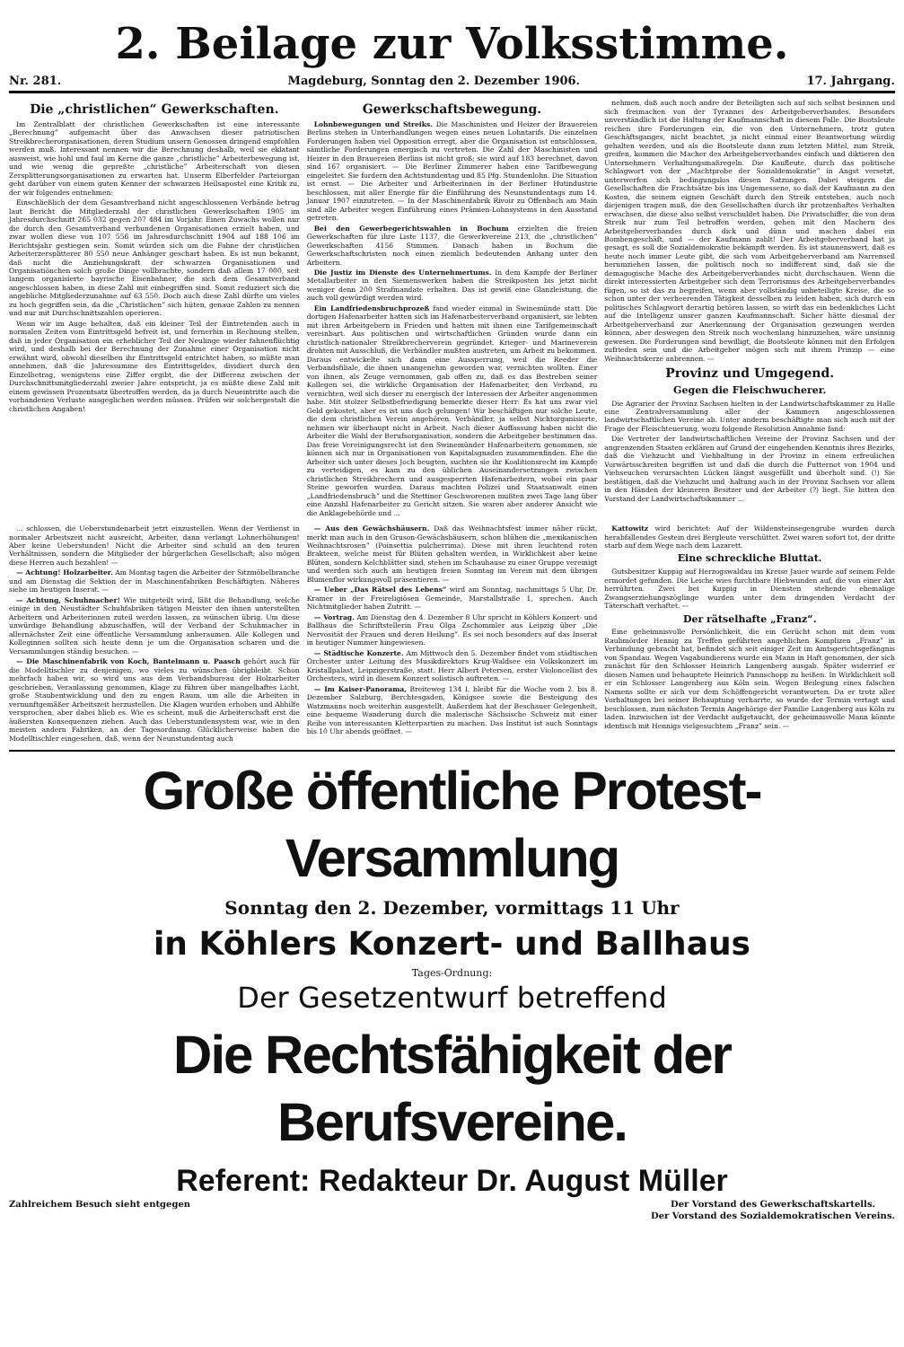2. Beilage zur Volksstimme.
Nr. 281. Magdeburg, Sonntag den 2. Dezember 1906. 17. Jahrgang.
Die „christlichen“ Gewerkschaften.
Im Zentralblatt der christlichen Gewerkschaften ist eine interessante „Berechnung“ aufgemacht über das Anwachsen dieser patriotischen Streikbrecherorganisationen, deren Studium unsern Genossen dringend empfohlen werden muß. Interessant nennen wir die Berechnung deshalb, weil sie eklatant ausweist, wie hohl und faul im Kerne die ganze „christliche“ Arbeiterbewegung ist, und wie wenig die gepreßte „christliche“ Arbeiterschaft von diesen Zersplitterungsorganisationen zu erwarten hat. Unserm Elberfelder Parteiorgan geht darüber von einem guten Kenner der schwarzen Heilsapostel eine Kritik zu, der wir folgendes entnehmen:
Einschließlich der dem Gesamtverband nicht angeschlossenen Verbände betrug laut Bericht die Mitgliederzahl der christlichen Gewerkschaften 1905 im Jahresdurchschnitt 265 032 gegen 207 484 im Vorjahr. Einen Zuwachs wollen nur die durch den Gesamtverband verbundenen Organisationen erzielt haben, und zwar wollen diese von 107 556 im Jahresdurchschnitt 1904 auf 188 106 im Berichtsjahr gestiegen sein. Somit würden sich um die Fahne der christlichen Arbeiterzersplitterer 80 550 neue Anhänger geschart haben. Es ist nun bekannt, daß nicht die Anziehungskraft der schwarzen Organisationen und Organisatiönchen solch große Dinge vollbrachte, sondern daß allein 17 000, seit langem organisierte bayrische Eisenbahner, die sich dem Gesamtverband angeschlossen haben, in diese Zahl mit einbegriffen sind. Somit reduziert sich die angebliche Mitgliederzunahme auf 63 550. Doch auch diese Zahl dürfte um vieles zu hoch gegriffen sein, da die „Christlichen“ sich hüten, genaue Zahlen zu nennen und nur mit Durchschnittszahlen operieren.
Wenn wir im Auge behalten, daß ein kleiner Teil der Eintretenden auch in normalen Zeiten vom Eintrittsgeld befreit ist, und fernerhin in Rechnung stellen, daß in jeder Organisation ein erheblicher Teil der Neulinge wieder fahnenflüchtig wird, und deshalb bei der Berechnung der Zunahme einer Organisation nicht erwähnt wird, obwohl dieselben ihr Eintrittsgeld entrichtet haben, so müßte man annehmen, daß die Jahressumme des Eintrittsgeldes, dividiert durch den Einzelbetrag, wenigstens eine Ziffer ergibt, die der Differenz zwischen der Durchschnittsmitgliederzahl zweier Jahre entspricht, ja es müßte diese Zahl mit einem gewissen Prozentsatz übertroffen werden, da ja durch Neueintritte auch die vorhandenen Verluste ausgeglichen werden müssen. Prüfen wir solchergestalt die christlichen Angaben!
Gewerkschaftsbewegung.
Lohnbewegungen und Streiks. Die Maschinisten und Heizer der Brauereien Berlins stehen in Unterhandlungen wegen eines neuen Lohntarifs. Die einzelnen Forderungen haben viel Opposition erregt, aber die Organisation ist entschlossen, sämtliche Forderungen energisch zu vertreten. Die Zahl der Maschinisten und Heizer in den Brauereien Berlins ist nicht groß; sie wird auf 183 berechnet, davon sind 167 organisiert. — Die Berliner Zimmerer haben eine Tarifbewegung eingeleitet. Sie fordern den Achtstundentag und 85 Pfg. Stundenlohn. Die Situation ist ernst. — Die Arbeiter und Arbeiterinnen in der Berliner Hutindustrie beschlossen, mit aller Energie für die Einführung des Neunstundentags zum 14. Januar 1907 einzutreten. — In der Maschinenfabrik Rivoir zu Offenbach am Main sind alle Arbeiter wegen Einführung eines Prämien-Lohnsystems in den Ausstand getreten.
Bei den Gewerbegerichtswahlen in Bochum erzielten die freien Gewerkschaften für ihre Liste 1137, die Gewerkvereine 213, die „christlichen“ Gewerkschaften 4156 Stimmen. Danach haben in Bochum die Gewerkschaftschristen noch einen ziemlich bedeutenden Anhang unter den Arbeitern.
Die Justiz im Dienste des Unternehmertums. In dem Kampfe der Berliner Metallarbeiter in den Siemenswerken haben die Streikposten bis jetzt nicht weniger denn 200 Strafmandate erhalten. Das ist gewiß eine Glanzleistung, die auch voll gewürdigt werden wird.
Ein Landfriedensbruchprozeß fand wieder einmal in Swinemünde statt. Die dortigen Hafenarbeiter hatten sich im Hafenarbeiterverband organisiert, sie lebten mit ihren Arbeitgebern in Frieden und hatten mit ihnen eine Tarifgemeinschaft vereinbart. Aus politischen und wirtschaftlichen Gründen wurde dann ein christlich-nationaler Streikbrecherverein gegründet. Krieger- und Marineverein drohten mit Ausschluß, die Verbändler mußten austreten, um Arbeit zu bekommen. Daraus entwickelte sich dann eine Aussperrung, weil die Reeder die Verbandsfiliale, die ihnen unangenehm geworden war, vernichten wollten. Einer von ihnen, als Zeuge vernommen, gab offen zu, daß es das Bestreben seiner Kollegen sei, die wirkliche Organisation der Hafenarbeiter, den Verband, zu vernichten, weil sich dieser zu energisch der Interessen der Arbeiter angenommen habe. Mit stolzer Selbstbefriedigung bemerkte dieser Herr: Es hat uns zwar viel Geld gekostet, aber es ist uns doch gelungen! Wir beschäftigen nur solche Leute, die dem christlichen Verein angehören. Verbändler, ja selbst Nichtorganisierte, nehmen wir überhaupt nicht in Arbeit. Nach dieser Auffassung haben nicht die Arbeiter die Wahl der Berufsorganisation, sondern die Arbeitgeber bestimmen das. Das freie Vereinigungsrecht ist den Swinemünder Hafenarbeitern genommen, sie können sich nur in Organisationen von Kapitalsgnaden zusammenfinden. Ehe die Arbeiter sich unter dieses Joch beugten, suchten sie ihr Koalitionsrecht im Kampfe zu verteidigen, es kam zu den üblichen Auseinandersetzungen zwischen christlichen Streikbrechern und ausgesperrten Hafenarbeitern, wobei ein paar Steine geworfen wurden. Daraus machten Polizei und Staatsanwalt einen „Landfriedensbruch“ und die Stettiner Geschworenen mußten zwei Tage lang über eine Anzahl Hafenarbeiter zu Gericht sitzen. Sie waren aber anderer Ansicht wie die Anklagebehörde und ...
nehmen, daß auch noch andre der Beteiligten sich auf sich selbst besinnen und sich freimachen von der Tyrannei des Arbeitgeberverbandes. Besonders unverständlich ist die Haltung der Kaufmannschaft in diesem Falle. Die Bootsleute reichen ihre Forderungen ein, die von den Unternehmern, trotz guten Geschäftsganges, nicht beachtet, ja nicht einmal einer Beantwortung würdig gehalten werden, und als die Bootsleute dann zum letzten Mittel, zum Streik, greifen, kommen die Macher des Arbeitgeberverbandes einfach und diktieren den Unternehmern Verhaltungsmaßregeln. Die Kaufleute, durch das politische Schlagwort von der „Machtprobe der Sozialdemokratie“ in Angst versetzt, unterwerfen sich bedingungslos diesen Satzungen. Dabei steigern die Gesellschaften die Frachtsätze bis ins Ungemessene, so daß der Kaufmann zu den Kosten, die seinem eignen Geschäft durch den Streik entstehen, auch noch diejenigen tragen muß, die den Gesellschaften durch ihr protzenhaftes Verhalten erwachsen, die diese also selbst verschuldet haben. Die Privatschiffer, die von dem Streik nur zum Teil betroffen werden, gehen mit den Machern des Arbeitgeberverbandes durch dick und dünn und machen dabei ein Bombengeschäft, und — der Kaufmann zahlt! Der Arbeitgeberverband hat ja gesagt, es soll die Sozialdemokratie bekämpft werden. Es ist staunenswert, daß es heute noch immer Leute gibt, die sich vom Arbeitgeberverband am Narrenseil herumziehen lassen, die politisch noch so indifferent sind, daß sie die demagogische Mache des Arbeitgeberverbandes nicht durchschauen. Wenn die direkt interessierten Arbeitgeber sich dem Terrorismus des Arbeitgeberverbandes fügen, so ist das zu begreifen, wenn aber vollständig unbeteiligte Kreise, die so schon unter der verheerenden Tätigkeit desselben zu leiden haben, sich durch ein politisches Schlagwort derartig betören lassen, so wirft das ein bedenkliches Licht auf die Intelligenz unsrer ganzen Kaufmannschaft. Sicher hätte diesmal der Arbeitgeberverband zur Anerkennung der Organisation gezwungen werden können, aber deswegen den Streik noch wochenlang hinzuziehen, wäre unsinnig gewesen. Die Forderungen sind bewilligt, die Bootsleute können mit den Erfolgen zufrieden sein und die Arbeitgeber mögen sich mit ihrem Prinzip — eine Weihnachtskerze anbrennen. —
Provinz und Umgegend.
Gegen die Fleischwucherer.
Die Agrarier der Provinz Sachsen hielten in der Landwirtschaftskammer zu Halle eine Zentralversammlung aller der Kammern angeschlossenen landwirtschaftlichen Vereine ab. Unter anderm beschäftigte man sich auch mit der Frage der Fleischteuerung, wozu folgende Resolution Annahme fand:
Die Vertreter der landwirtschaftlichen Vereine der Provinz Sachsen und der angrenzenden Staaten erklären auf Grund der eingehenden Kenntnis ihres Bezirks, daß die Viehzucht und Viehhaltung in der Provinz in einem erfreulichen Vorwärtsschreiten begriffen ist und daß die durch die Futternot von 1904 und Viehseuchen verursachten Lücken längst ausgefüllt und überholt sind. (!) Sie bestätigen, daß die Viehzucht und -haltung auch in der Provinz Sachsen vor allem in den Händen der kleineren Besitzer und der Arbeiter (?) liegt. Sie bitten den Vorstand der Landwirtschaftskammer ...
... schlossen, die Ueberstundenarbeit jetzt einzustellen. Wenn der Verdienst in normaler Arbeitszeit nicht ausreicht, Arbeiter, dann verlangt Lohnerhöhungen! Aber keine Ueberstunden! Nicht die Arbeiter sind schuld an den teuren Verhältnissen, sondern die Mitglieder der bürgerlichen Gesellschaft; also mögen diese Herren auch bezahlen! —
— Achtung! Holzarbeiter. Am Montag tagen die Arbeiter der Sitzmöbelbranche und am Dienstag die Sektion der in Maschinenfabriken Beschäftigten. Näheres siehe im heutigen Inserat. —
— Achtung, Schuhmacher! Wie mitgeteilt wird, läßt die Behandlung, welche einige in den Neustädter Schuhfabriken tätigen Meister den ihnen unterstellten Arbeitern und Arbeiterinnen zuteil werden lassen, zu wünschen übrig. Um diese unwürdige Behandlung abzuschaffen, will der Verband der Schuhmacher in allernächster Zeit eine öffentliche Versammlung anberaumen. Alle Kollegen und Kolleginnen sollten sich heute denn je um die Organisation scharen und die Versammlungen ständig besuchen. —
— Die Maschinenfabrik von Koch, Bantelmann u. Paasch gehört auch für die Modelltischler zu denjenigen, wo vieles zu wünschen übrigbleibt. Schon mehrfach haben wir, so wird uns aus dem Verbandsbureau der Holzarbeiter geschrieben, Veranlassung genommen, Klage zu führen über mangelhaftes Licht, große Staubentwicklung und den zu engen Raum, um alle die Arbeiten in vernunftgemäßer Arbeitszeit herzustellen. Die Klagen wurden erhoben und Abhilfe versprochen, aber dabei blieb es. Wie es scheint, muß die Arbeiterschaft erst die äußersten Konsequenzen ziehen. Auch das Ueberstundensystem war, wie in den meisten andern Fabriken, an der Tagesordnung. Glücklicherweise haben die Modelltischler eingesehen, daß, wenn der Neunstundentag auch
— Aus den Gewächshäusern. Daß das Weihnachtsfest immer näher rückt, merkt man auch in den Gruson-Gewächshäusern, schon blühen die „mexikanischen Weihnachtsrosen“ (Poinsettia pulcherrima). Diese mit ihren leuchtend roten Brakteen, welche meist für Blüten gehalten werden, in Wirklichkeit aber keine Blüten, sondern Kelchblätter sind, stehen im Schauhause zu einer Gruppe vereinigt und werden sich auch am heutigen freien Sonntag im Verein mit dem übrigen Blumenflor wirkungsvoll präsentieren. —
— Ueber „Das Rätsel des Lebens“ wird am Sonntag, nachmittags 5 Uhr, Dr. Kramer in der Freireligiösen Gemeinde, Marstallstraße 1, sprechen. Auch Nichtmitglieder haben Zutritt. —
— Vortrag. Am Dienstag den 4. Dezember 8 Uhr spricht in Köhlers Konzert- und Ballhaus die Schriftstellerin Frau Olga Zschommler aus Leipzig über „Die Nervosität der Frauen und deren Heilung“. Es sei noch besonders auf das Inserat in heutiger Nummer hingewiesen.
— Städtische Konzerte. Am Mittwoch den 5. Dezember findet vom städtischen Orchester unter Leitung des Musikdirektors Krug-Waldsee ein Volkskonzert im Kristallpalast, Leipzigerstraße, statt. Herr Albert Petersen, erster Violoncellist des Orchesters, wird in diesem Konzert solistisch auftreten. —
— Im Kaiser-Panorama, Breiteweg 134 I, bleibt für die Woche vom 2. bis 8. Dezember Salzburg, Berchtesgaden, Königsee sowie die Besteigung des Watzmanns noch weiterhin ausgestellt. Außerdem hat der Beschauer Gelegenheit, eine bequeme Wanderung durch die malerische Sächsische Schweiz mit einer Reihe von interessanten Kletterpartien zu machen. Das Institut ist auch Sonntags bis 10 Uhr abends geöffnet. —
Kattowitz wird berichtet: Auf der Wildensteinsegengrube wurden durch herabfallendes Gestein drei Bergleute verschüttet. Zwei waren sofort tot, der dritte starb auf dem Wege nach dem Lazarett.
Eine schreckliche Bluttat.
Gutsbesitzer Kuppig auf Herzogswaldau im Kreise Jauer wurde auf seinem Felde ermordet gefunden. Die Leiche wies furchtbare Hiebwunden auf, die von einer Axt herrührten. Zwei bei Kuppig in Diensten stehende ehemalige Zwangserziehungszöglinge wurden unter dem dringenden Verdacht der Täterschaft verhaftet. —
Der rätselhafte „Franz“.
Eine geheimnisvolle Persönlichkeit, die ein Gerücht schon mit dem vom Raubmörder Hennig zu Treffen geführten angeblichen Komplizen „Franz“ in Verbindung gebracht hat, befindet sich seit einiger Zeit im Amtsgerichtsgefängnis von Spandau. Wegen Vagabundierens wurde ein Mann in Haft genommen, der sich zunächst für den Schlosser Heinrich Langenberg ausgab. Später widerrief er diesen Namen und behauptete Heinrich Pannschopp zu heißen. In Wirklichkeit soll er ein Schlosser Langenberg aus Köln sein. Wegen Beilegung eines falschen Namens sollte er sich vor dem Schöffengericht verantworten. Da er trotz aller Vorhaltungen bei seiner Behauptung verharrte, so wurde der Termin vertagt und beschlossen, zum nächsten Termin Angehörige der Familie Langenberg aus Köln zu laden. Inzwischen ist der Verdacht aufgetaucht, der geheimnisvolle Mann könnte identisch mit Hennigs vielgesuchtem „Franz“ sein. —
Große öffentliche Protest-Versammlung
Sonntag den 2. Dezember, vormittags 11 Uhr
in Köhlers Konzert- und Ballhaus
Tages-Ordnung:
Der Gesetzentwurf betreffend
Die Rechtsfähigkeit der Berufsvereine.
Referent: Redakteur Dr. August Müller
Zahlreichem Besuch sieht entgegen Der Vorstand des Gewerkschaftskartells.
Der Vorstand des Sozialdemokratischen Vereins.